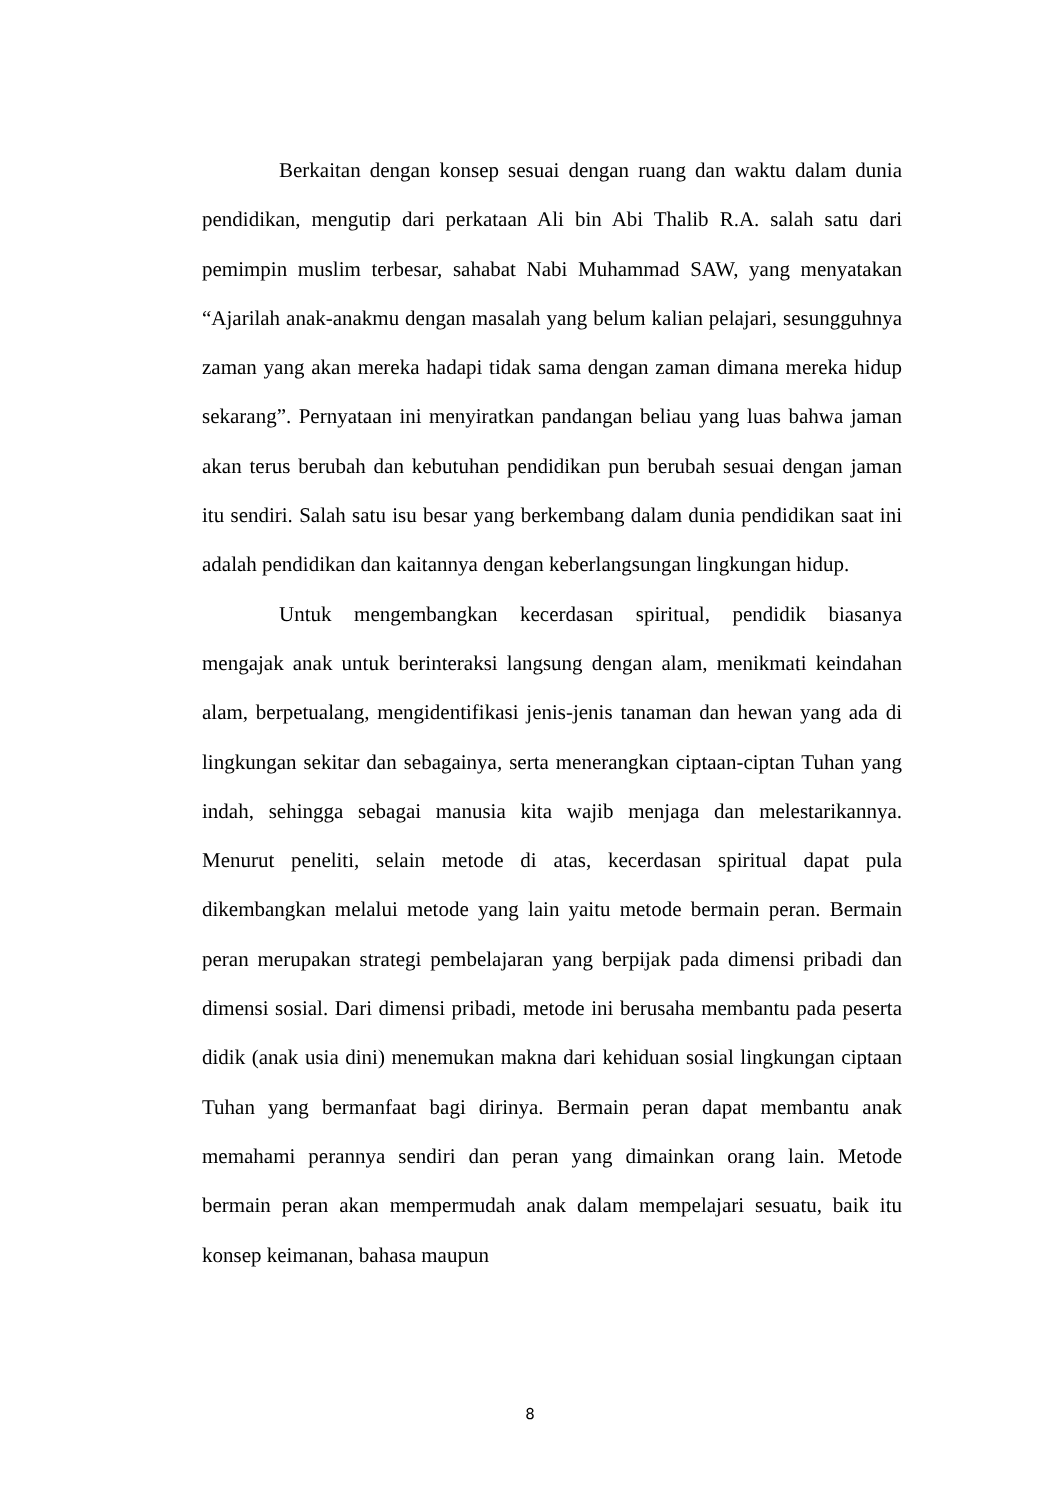Berkaitan dengan konsep sesuai dengan ruang dan waktu dalam dunia pendidikan, mengutip dari perkataan Ali bin Abi Thalib R.A. salah satu dari pemimpin muslim terbesar, sahabat Nabi Muhammad SAW, yang menyatakan “Ajarilah anak-anakmu dengan masalah yang belum kalian pelajari, sesungguhnya zaman yang akan mereka hadapi tidak sama dengan zaman dimana mereka hidup sekarang”. Pernyataan ini menyiratkan pandangan beliau yang luas bahwa jaman akan terus berubah dan kebutuhan pendidikan pun berubah sesuai dengan jaman itu sendiri. Salah satu isu besar yang berkembang dalam dunia pendidikan saat ini adalah pendidikan dan kaitannya dengan keberlangsungan lingkungan hidup.
Untuk mengembangkan kecerdasan spiritual, pendidik biasanya mengajak anak untuk berinteraksi langsung dengan alam, menikmati keindahan alam, berpetualang, mengidentifikasi jenis-jenis tanaman dan hewan yang ada di lingkungan sekitar dan sebagainya, serta menerangkan ciptaan-ciptan Tuhan yang indah, sehingga sebagai manusia kita wajib menjaga dan melestarikannya. Menurut peneliti, selain metode di atas, kecerdasan spiritual dapat pula dikembangkan melalui metode yang lain yaitu metode bermain peran. Bermain peran merupakan strategi pembelajaran yang berpijak pada dimensi pribadi dan dimensi sosial. Dari dimensi pribadi, metode ini berusaha membantu pada peserta didik (anak usia dini) menemukan makna dari kehiduan sosial lingkungan ciptaan Tuhan yang bermanfaat bagi dirinya. Bermain peran dapat membantu anak memahami perannya sendiri dan peran yang dimainkan orang lain. Metode bermain peran akan mempermudah anak dalam mempelajari sesuatu, baik itu konsep keimanan, bahasa maupun
8